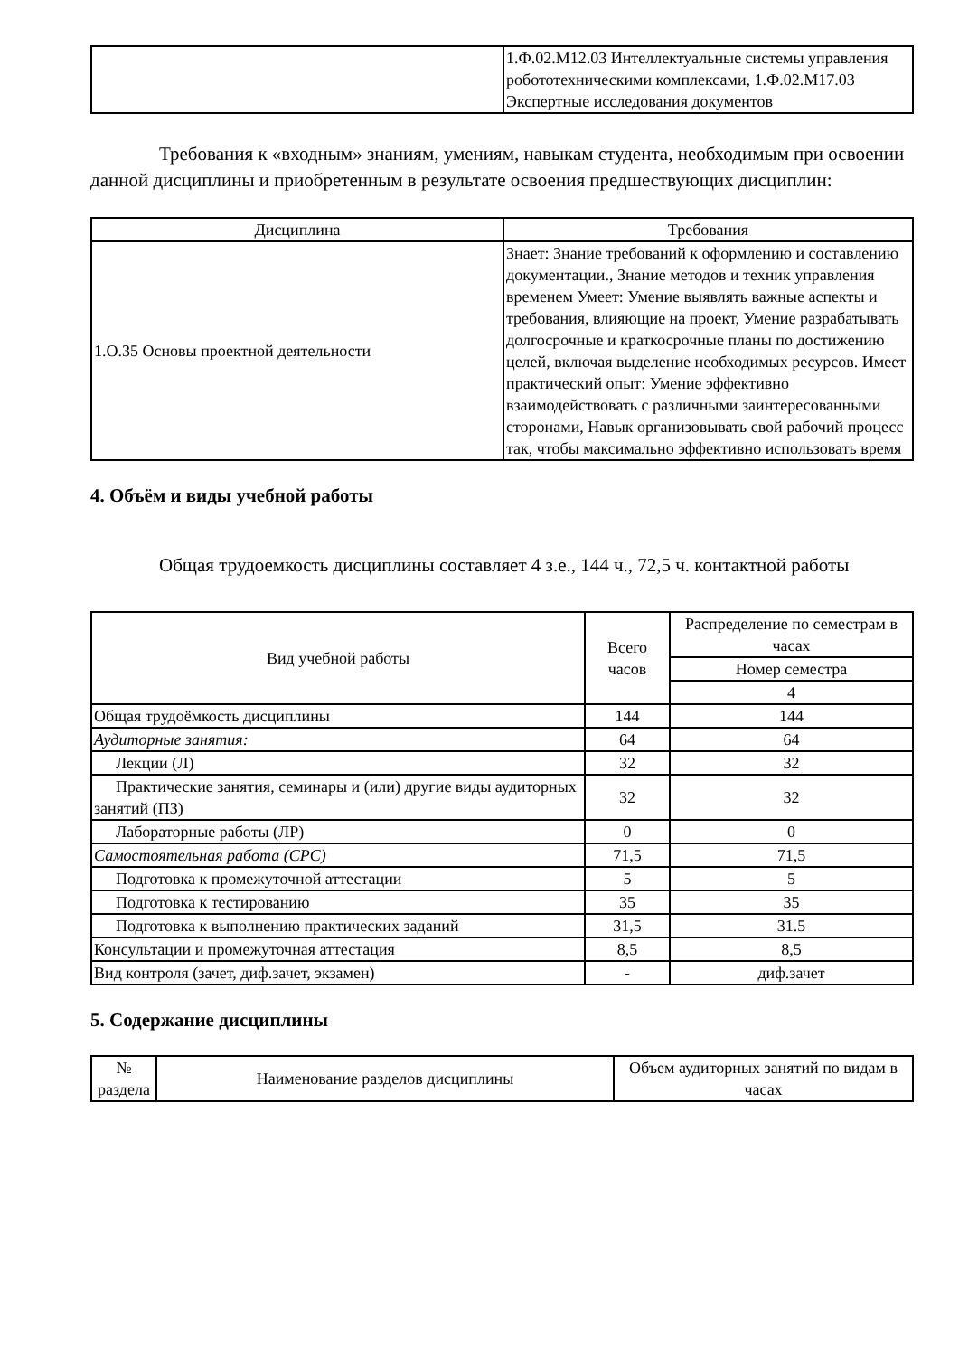| | 1.Ф.02.М12.03 Интеллектуальные системы управления робототехническими комплексами, 1.Ф.02.М17.03 Экспертные исследования документов |
Требования к «входным» знаниям, умениям, навыкам студента, необходимым при освоении данной дисциплины и приобретенным в результате освоения предшествующих дисциплин:
| Дисциплина | Требования |
| --- | --- |
| 1.О.35 Основы проектной деятельности | Знает: Знание требований к оформлению и составлению документации., Знание методов и техник управления временем Умеет: Умение выявлять важные аспекты и требования, влияющие на проект, Умение разрабатывать долгосрочные и краткосрочные планы по достижению целей, включая выделение необходимых ресурсов. Имеет практический опыт: Умение эффективно взаимодействовать с различными заинтересованными сторонами, Навык организовывать свой рабочий процесс так, чтобы максимально эффективно использовать время |
4. Объём и виды учебной работы
Общая трудоемкость дисциплины составляет 4 з.е., 144 ч., 72,5 ч. контактной работы
| Вид учебной работы | Всего часов | Распределение по семестрам в часах |
| --- | --- | --- |
| | | Номер семестра |
| | | 4 |
| Общая трудоёмкость дисциплины | 144 | 144 |
| Аудиторные занятия: | 64 | 64 |
| Лекции (Л) | 32 | 32 |
| Практические занятия, семинары и (или) другие виды аудиторных занятий (ПЗ) | 32 | 32 |
| Лабораторные работы (ЛР) | 0 | 0 |
| Самостоятельная работа (СРС) | 71,5 | 71,5 |
| Подготовка к промежуточной аттестации | 5 | 5 |
| Подготовка к тестированию | 35 | 35 |
| Подготовка к выполнению практических заданий | 31,5 | 31.5 |
| Консультации и промежуточная аттестация | 8,5 | 8,5 |
| Вид контроля (зачет, диф.зачет, экзамен) | - | диф.зачет |
5. Содержание дисциплины
| № раздела | Наименование разделов дисциплины | Объем аудиторных занятий по видам в часах |
| --- | --- | --- |